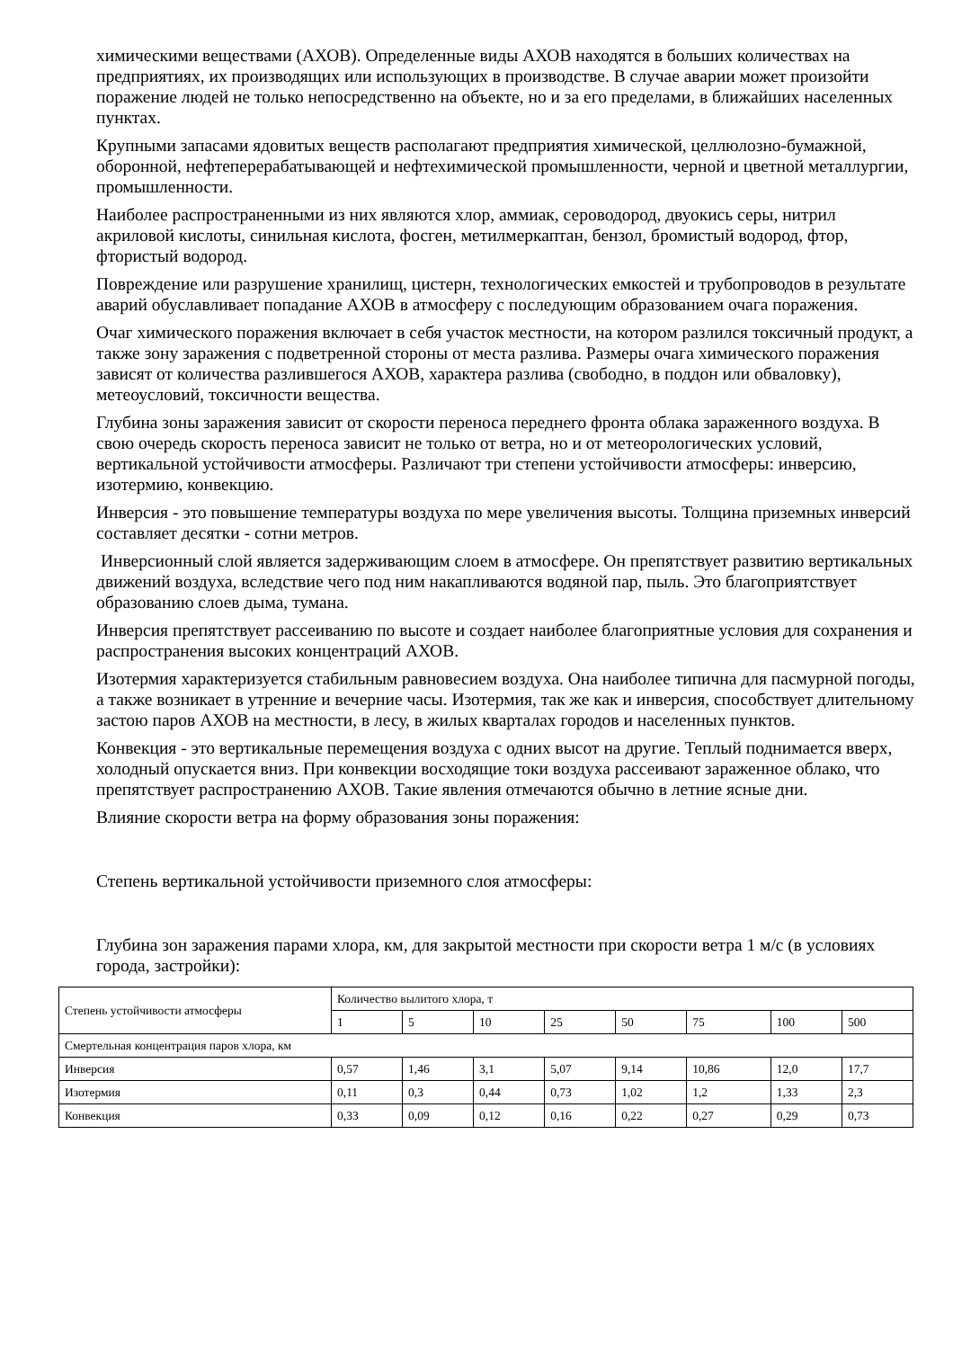химическими веществами (АХОВ). Определенные виды АХОВ находятся в больших количествах на предприятиях, их производящих или использующих в производстве. В случае аварии может произойти поражение людей не только непосредственно на объекте, но и за его пределами, в ближайших населенных пунктах.
Крупными запасами ядовитых веществ располагают предприятия химической, целлюлозно-бумажной, оборонной, нефтеперерабатывающей и нефтехимической промышленности, черной и цветной металлургии, промышленности.
Наиболее распространенными из них являются хлор, аммиак, сероводород, двуокись серы, нитрил акриловой кислоты, синильная кислота, фосген, метилмеркаптан, бензол, бромистый водород, фтор, фтористый водород.
Повреждение или разрушение хранилищ, цистерн, технологических емкостей и трубопроводов в результате аварий обуславливает попадание АХОВ в атмосферу с последующим образованием очага поражения.
Очаг химического поражения включает в себя участок местности, на котором разлился токсичный продукт, а также зону заражения с подветренной стороны от места разлива. Размеры очага химического поражения зависят от количества разлившегося АХОВ, характера разлива (свободно, в поддон или обваловку), метеоусловий, токсичности вещества.
Глубина зоны заражения зависит от скорости переноса переднего фронта облака зараженного воздуха. В свою очередь скорость переноса зависит не только от ветра, но и от метеорологических условий, вертикальной устойчивости атмосферы. Различают три степени устойчивости атмосферы: инверсию, изотермию, конвекцию.
Инверсия - это повышение температуры воздуха по мере увеличения высоты. Толщина приземных инверсий составляет десятки - сотни метров.
Инверсионный слой является задерживающим слоем в атмосфере. Он препятствует развитию вертикальных движений воздуха, вследствие чего под ним накапливаются водяной пар, пыль. Это благоприятствует образованию слоев дыма, тумана.
Инверсия препятствует рассеиванию по высоте и создает наиболее благоприятные условия для сохранения и распространения высоких концентраций АХОВ.
Изотермия характеризуется стабильным равновесием воздуха. Она наиболее типична для пасмурной погоды, а также возникает в утренние и вечерние часы. Изотермия, так же как и инверсия, способствует длительному застою паров АХОВ на местности, в лесу, в жилых кварталах городов и населенных пунктов.
Конвекция - это вертикальные перемещения воздуха с одних высот на другие. Теплый поднимается вверх, холодный опускается вниз. При конвекции восходящие токи воздуха рассеивают зараженное облако, что препятствует распространению АХОВ. Такие явления отмечаются обычно в летние ясные дни.
Влияние скорости ветра на форму образования зоны поражения:
Степень вертикальной устойчивости приземного слоя атмосферы:
Глубина зон заражения парами хлора, км, для закрытой местности при скорости ветра 1 м/с (в условиях города, застройки):
| Степень устойчивости атмосферы | Количество вылитого хлора, т | | | | | | | |
| | 1 | 5 | 10 | 25 | 50 | 75 | 100 | 500 |
| Смертельная концентрация паров хлора, км | | | | | | | | |
| Инверсия | 0,57 | 1,46 | 3,1 | 5,07 | 9,14 | 10,86 | 12,0 | 17,7 |
| Изотермия | 0,11 | 0,3 | 0,44 | 0,73 | 1,02 | 1,2 | 1,33 | 2,3 |
| Конвекция | 0,33 | 0,09 | 0,12 | 0,16 | 0,22 | 0,27 | 0,29 | 0,73 |